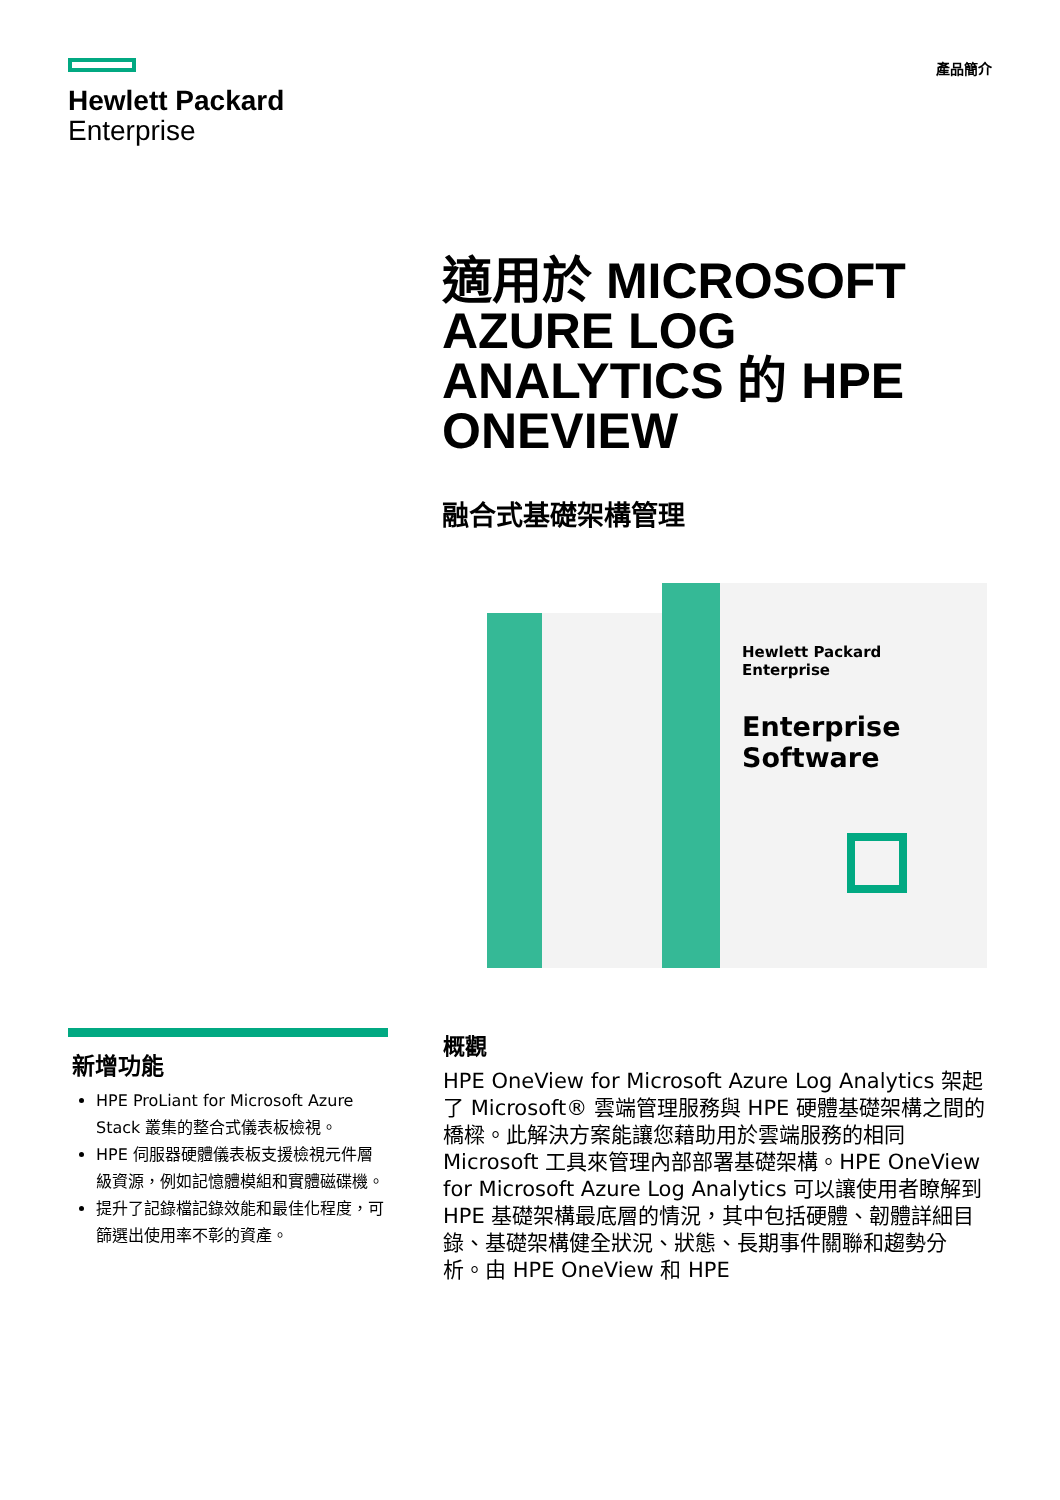Hewlett Packard
Enterprise
產品簡介
適用於 MICROSOFT AZURE LOG ANALYTICS 的 HPE ONEVIEW
融合式基礎架構管理
Hewlett Packard
Enterprise
Enterprise Software
新增功能
HPE ProLiant for Microsoft Azure Stack 叢集的整合式儀表板檢視。
HPE 伺服器硬體儀表板支援檢視元件層級資源，例如記憶體模組和實體磁碟機。
提升了記錄檔記錄效能和最佳化程度，可篩選出使用率不彰的資產。
概觀
HPE OneView for Microsoft Azure Log Analytics 架起了 Microsoft® 雲端管理服務與 HPE 硬體基礎架構之間的橋樑。此解決方案能讓您藉助用於雲端服務的相同 Microsoft 工具來管理內部部署基礎架構。HPE OneView for Microsoft Azure Log Analytics 可以讓使用者瞭解到 HPE 基礎架構最底層的情況，其中包括硬體、韌體詳細目錄、基礎架構健全狀況、狀態、長期事件關聯和趨勢分析。由 HPE OneView 和 HPE